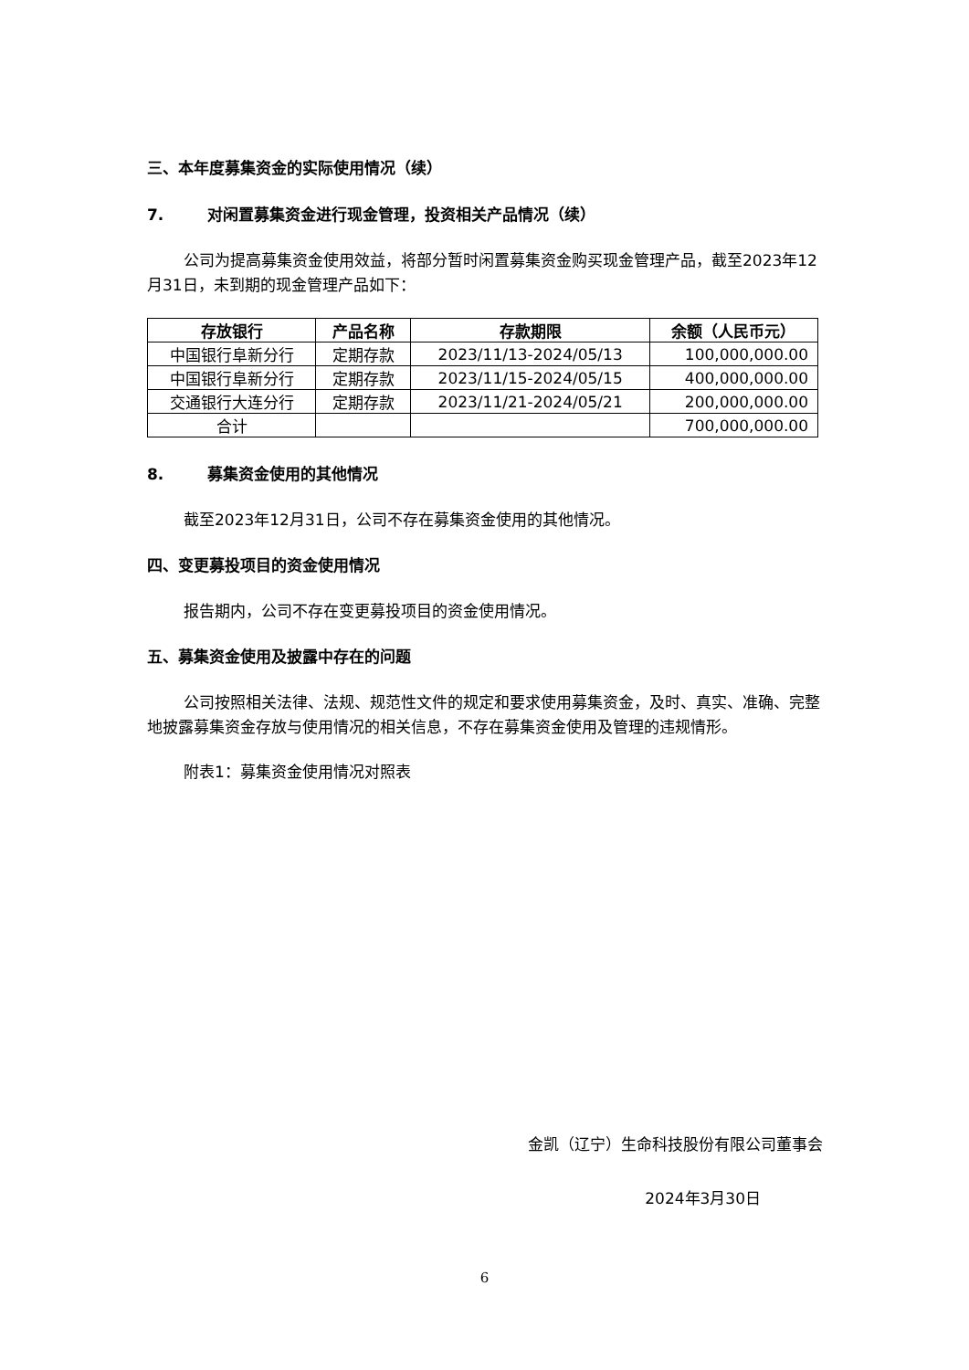三、本年度募集资金的实际使用情况（续）
7. 对闲置募集资金进行现金管理，投资相关产品情况（续）
公司为提高募集资金使用效益，将部分暂时闲置募集资金购买现金管理产品，截至2023年12月31日，未到期的现金管理产品如下：
| 存放银行 | 产品名称 | 存款期限 | 余额（人民币元） |
| --- | --- | --- | --- |
| 中国银行阜新分行 | 定期存款 | 2023/11/13-2024/05/13 | 100,000,000.00 |
| 中国银行阜新分行 | 定期存款 | 2023/11/15-2024/05/15 | 400,000,000.00 |
| 交通银行大连分行 | 定期存款 | 2023/11/21-2024/05/21 | 200,000,000.00 |
| 合计 | | | 700,000,000.00 |
8. 募集资金使用的其他情况
截至2023年12月31日，公司不存在募集资金使用的其他情况。
四、变更募投项目的资金使用情况
报告期内，公司不存在变更募投项目的资金使用情况。
五、募集资金使用及披露中存在的问题
公司按照相关法律、法规、规范性文件的规定和要求使用募集资金，及时、真实、准确、完整地披露募集资金存放与使用情况的相关信息，不存在募集资金使用及管理的违规情形。
附表1：募集资金使用情况对照表
金凯（辽宁）生命科技股份有限公司董事会
2024年3月30日
6